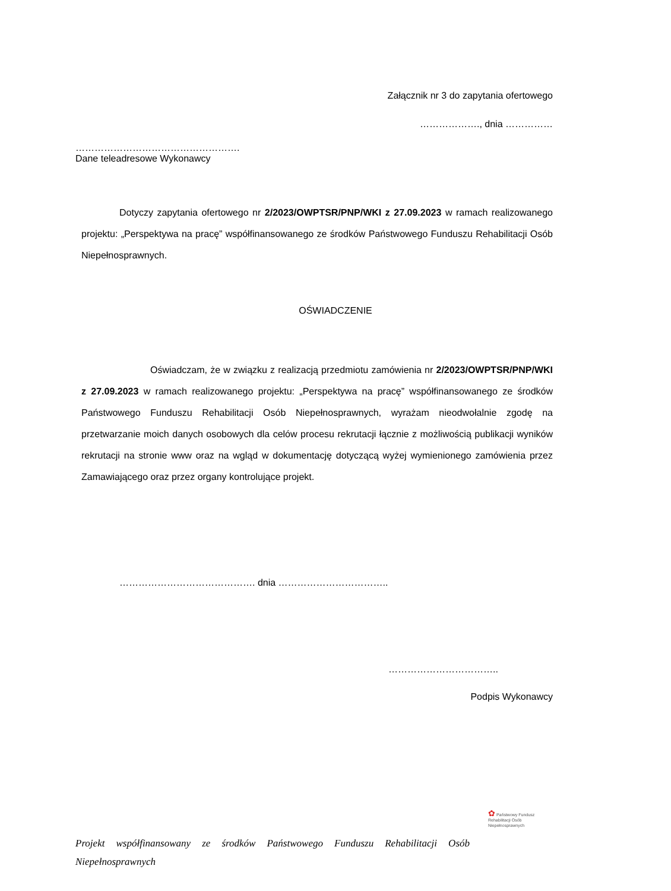Załącznik nr 3 do zapytania ofertowego
………………., dnia ……………
…………………………………………….
Dane teleadresowe Wykonawcy
Dotyczy zapytania ofertowego nr 2/2023/OWPTSR/PNP/WKI z 27.09.2023 w ramach realizowanego projektu: „Perspektywa na pracę” współfinansowanego ze środków Państwowego Funduszu Rehabilitacji Osób Niepełnosprawnych.
OŚWIADCZENIE
Oświadczam, że w związku z realizacją przedmiotu zamówienia nr 2/2023/OWPTSR/PNP/WKI z 27.09.2023 w ramach realizowanego projektu: „Perspektywa na pracę” współfinansowanego ze środków Państwowego Funduszu Rehabilitacji Osób Niepełnosprawnych, wyrażam nieodwołalnie zgodę na przetwarzanie moich danych osobowych dla celów procesu rekrutacji łącznie z możliwością publikacji wyników rekrutacji na stronie www oraz na wgląd w dokumentację dotyczącą wyżej wymienionego zamówienia przez Zamawiającego oraz przez organy kontrolujące projekt.
……………………………………. dnia ……………………………..
……………………………..
Podpis Wykonawcy
✿ Państwowy Fundusz
Rehabilitacji Osób
Niepełnosprawnych
Projekt współfinansowany ze środków Państwowego Funduszu Rehabilitacji Osób Niepełnosprawnych